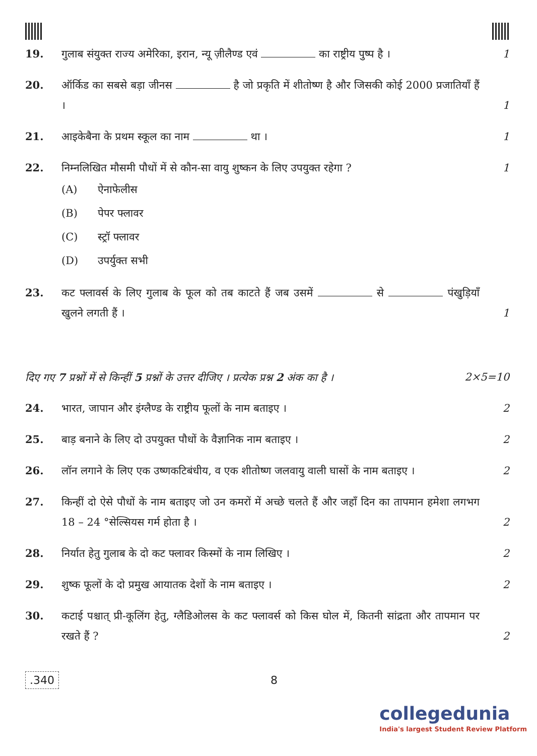19. गुलाब संयुक्त राज्य अमेरिका, इरान, न्यू ज़ीलैण्ड एवं का राष्ट्रीय पुष्प है । 1
20. ऑर्किड का सबसे बड़ा जीनस है जो प्रकृति में शीतोष्ण है और जिसकी कोई 2000 प्रजातियाँ हैं । 1
21. आइकेबैना के प्रथम स्कूल का नाम था । 1
22. निम्नलिखित मौसमी पौधों में से कौन-सा वायु शुष्कन के लिए उपयुक्त रहेगा ? 1
(A) ऐनाफेलीस
(B) पेपर फ्लावर
(C) स्ट्रॉ फ्लावर
(D) उपर्युक्त सभी
23. कट फ्लावर्स के लिए गुलाब के फूल को तब काटते हैं जब उसमें से पंखुड़ियाँ खुलने लगती हैं । 1
दिए गए 7 प्रश्नों में से किन्हीं 5 प्रश्नों के उत्तर दीजिए । प्रत्येक प्रश्न 2 अंक का है । 2×5=10
24. भारत, जापान और इंग्लैण्ड के राष्ट्रीय फूलों के नाम बताइए । 2
25. बाड़ बनाने के लिए दो उपयुक्त पौधों के वैज्ञानिक नाम बताइए । 2
26. लॉन लगाने के लिए एक उष्णकटिबंधीय, व एक शीतोष्ण जलवायु वाली घासों के नाम बताइए । 2
27. किन्हीं दो ऐसे पौधों के नाम बताइए जो उन कमरों में अच्छे चलते हैं और जहाँ दिन का तापमान हमेशा लगभग 18 – 24 °सेल्सियस गर्म होता है । 2
28. निर्यात हेतु गुलाब के दो कट फ्लावर किस्मों के नाम लिखिए । 2
29. शुष्क फूलों के दो प्रमुख आयातक देशों के नाम बताइए । 2
30. कटाई पश्चात् प्री-कूलिंग हेतु, ग्लैडिओलस के कट फ्लावर्स को किस घोल में, कितनी सांद्रता और तापमान पर रखते हैं ? 2
.340 8
collegedunia
India's largest Student Review Platform